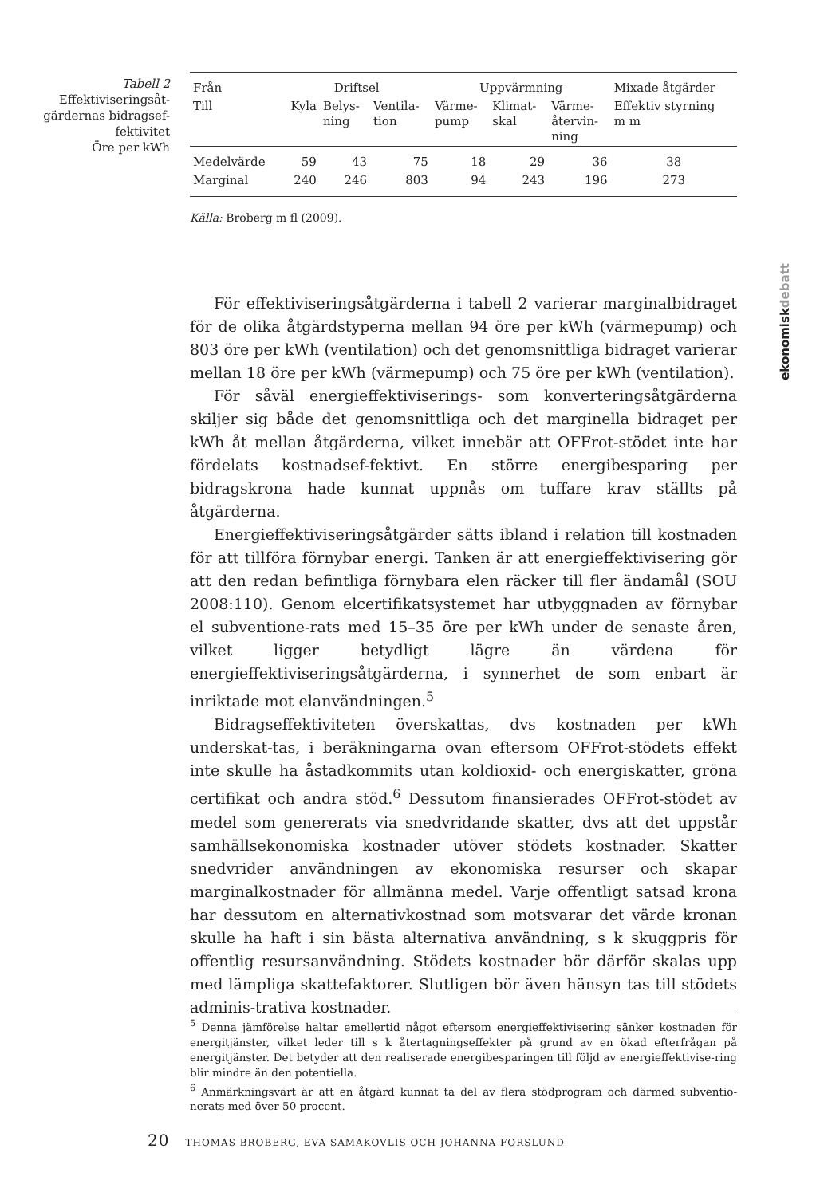Tabell 2
Effektiviseringsåt-gärdernas bidragsef-fektivitet
Öre per kWh
| Från | Driftsel | | | Uppvärmning | | | Mixade åtgärder |
| Till | Kyla | Belys- ning | Ventila- tion | Värme- pump | Klimat- skal | Värme- återvin- ning | Effektiv styrning m m |
| Medelvärde | 59 | 43 | 75 | 18 | 29 | 36 | 38 |
| Marginal | 240 | 246 | 803 | 94 | 243 | 196 | 273 |
Källa: Broberg m fl (2009).
För effektiviseringsåtgärderna i tabell 2 varierar marginalbidraget för de olika åtgärdstyperna mellan 94 öre per kWh (värmepump) och 803 öre per kWh (ventilation) och det genomsnittliga bidraget varierar mellan 18 öre per kWh (värmepump) och 75 öre per kWh (ventilation).
För såväl energieffektiviserings- som konverteringsåtgärderna skiljer sig både det genomsnittliga och det marginella bidraget per kWh åt mellan åtgärderna, vilket innebär att OFFrot-stödet inte har fördelats kostnadsef-fektivt. En större energibesparing per bidragskrona hade kunnat uppnås om tuffare krav ställts på åtgärderna.
Energieffektiviseringsåtgärder sätts ibland i relation till kostnaden för att tillföra förnybar energi. Tanken är att energieffektivisering gör att den redan befintliga förnybara elen räcker till fler ändamål (SOU 2008:110). Genom elcertifikatsystemet har utbyggnaden av förnybar el subventione-rats med 15–35 öre per kWh under de senaste åren, vilket ligger betydligt lägre än värdena för energieffektiviseringsåtgärderna, i synnerhet de som enbart är inriktade mot elanvändningen.<sup>5</sup>
Bidragseffektiviteten överskattas, dvs kostnaden per kWh underskat-tas, i beräkningarna ovan eftersom OFFrot-stödets effekt inte skulle ha åstadkommits utan koldioxid- och energiskatter, gröna certifikat och andra stöd.<sup>6</sup> Dessutom finansierades OFFrot-stödet av medel som genererats via snedvridande skatter, dvs att det uppstår samhällsekonomiska kostnader utöver stödets kostnader. Skatter snedvrider användningen av ekonomiska resurser och skapar marginalkostnader för allmänna medel. Varje offentligt satsad krona har dessutom en alternativkostnad som motsvarar det värde kronan skulle ha haft i sin bästa alternativa användning, s k skuggpris för offentlig resursanvändning. Stödets kostnader bör därför skalas upp med lämpliga skattefaktorer. Slutligen bör även hänsyn tas till stödets adminis-trativa kostnader.
<sup>5</sup> Denna jämförelse haltar emellertid något eftersom energieffektivisering sänker kostnaden för energitjänster, vilket leder till s k återtagningseffekter på grund av en ökad efterfrågan på energitjänster. Det betyder att den realiserade energibesparingen till följd av energieffektivise-ring blir mindre än den potentiella.
<sup>6</sup> Anmärkningsvärt är att en åtgärd kunnat ta del av flera stödprogram och därmed subventio-nerats med över 50 procent.
20 THOMAS BROBERG, EVA SAMAKOVLIS OCH JOHANNA FORSLUND
ekonomiskdebatt